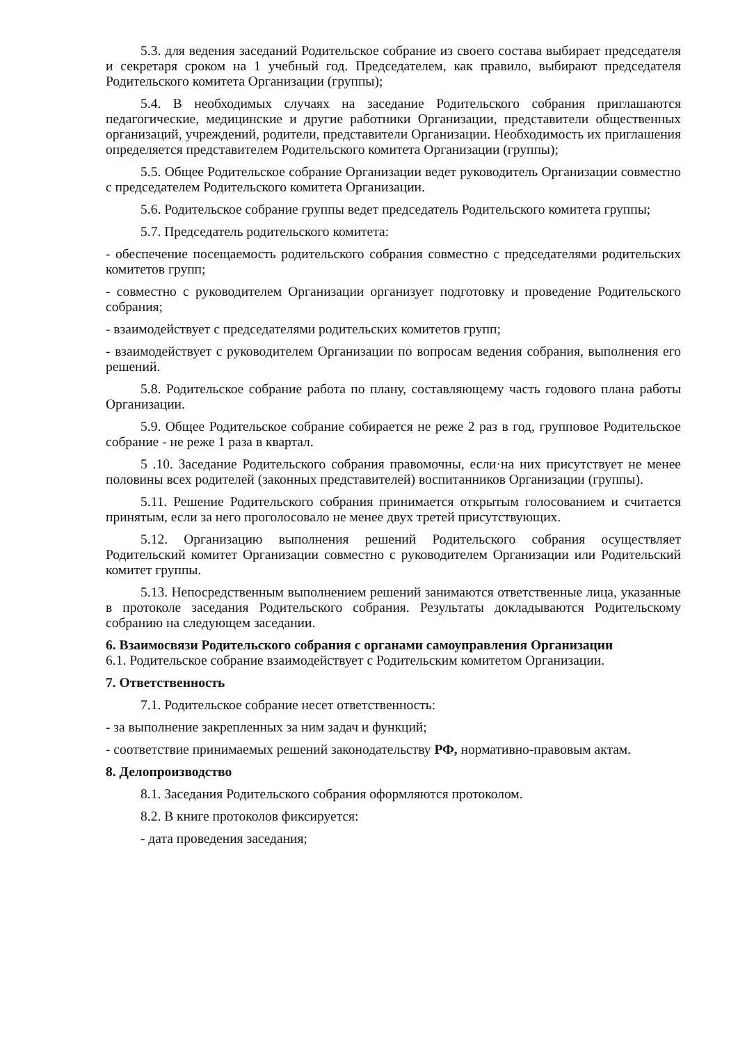5.3. для ведения заседаний Родительское собрание из своего состава выбирает председателя и секретаря сроком на 1 учебный год. Председателем, как правило, выбирают председателя Родительского комитета Организации (группы);
5.4. В необходимых случаях на заседание Родительского собрания приглашаются педагогические, медицинские и другие работники Организации, представители общественных организаций, учреждений, родители, представители Организации. Необходимость их приглашения определяется представителем Родительского комитета Организации (группы);
5.5. Общее Родительское собрание Организации ведет руководитель Организации совместно с председателем Родительского комитета Организации.
5.6. Родительское собрание группы ведет председатель Родительского комитета группы;
5.7. Председатель родительского комитета:
- обеспечение посещаемость родительского собрания совместно с председателями родительских комитетов групп;
- совместно с руководителем Организации организует подготовку и проведение Родительского собрания;
- взаимодействует с председателями родительских комитетов групп;
- взаимодействует с руководителем Организации по вопросам ведения собрания, выполнения его решений.
5.8. Родительское собрание работа по плану, составляющему часть годового плана работы Организации.
5.9. Общее Родительское собрание собирается не реже 2 раз в год, групповое Родительское собрание - не реже 1 раза в квартал.
5 .10. Заседание Родительского собрания правомочны, если·на них присутствует не менее половины всех родителей (законных представителей) воспитанников Организации (группы).
5.11. Решение Родительского собрания принимается открытым голосованием и считается принятым, если за него проголосовало не менее двух третей присутствующих.
5.12. Организацию выполнения решений Родительского собрания осуществляет Родительский комитет Организации совместно с руководителем Организации или Родительский комитет группы.
5.13. Непосредственным выполнением решений занимаются ответственные лица, указанные в протоколе заседания Родительского собрания. Результаты докладываются Родительскому собранию на следующем заседании.
6. Взаимосвязи Родительского собрания с органами самоуправления Организации
6.1. Родительское собрание взаимодействует с Родительским комитетом Организации.
7. Ответственность
7.1. Родительское собрание несет ответственность:
- за выполнение закрепленных за ним задач и функций;
- соответствие принимаемых решений законодательству РФ, нормативно-правовым актам.
8. Делопроизводство
8.1. Заседания Родительского собрания оформляются протоколом.
8.2. В книге протоколов фиксируется:
- дата проведения заседания;